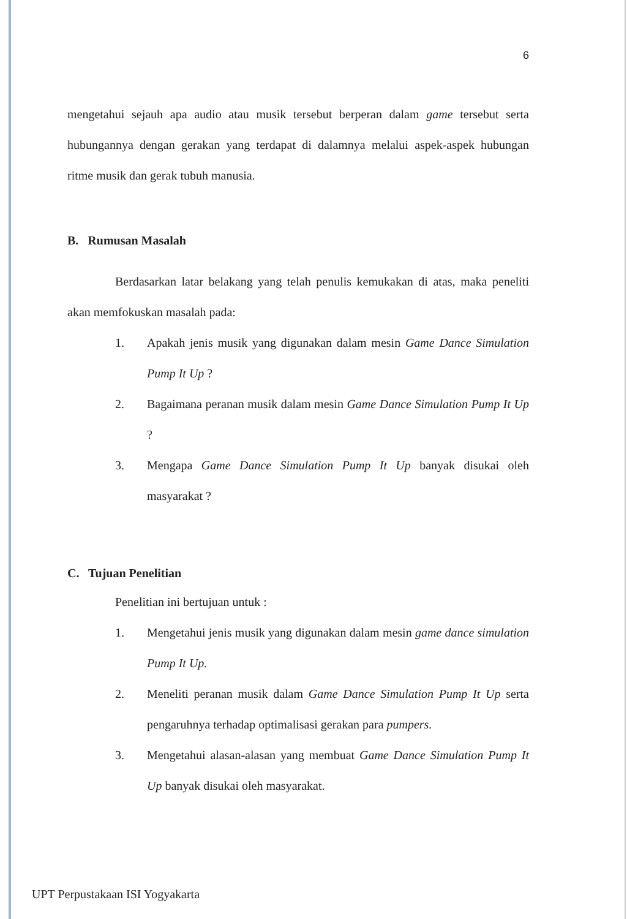6
mengetahui sejauh apa audio atau musik tersebut berperan dalam game tersebut serta hubungannya dengan gerakan yang terdapat di dalamnya melalui aspek-aspek hubungan ritme musik dan gerak tubuh manusia.
B. Rumusan Masalah
Berdasarkan latar belakang yang telah penulis kemukakan di atas, maka peneliti akan memfokuskan masalah pada:
1. Apakah jenis musik yang digunakan dalam mesin Game Dance Simulation Pump It Up ?
2. Bagaimana peranan musik dalam mesin Game Dance Simulation Pump It Up ?
3. Mengapa Game Dance Simulation Pump It Up banyak disukai oleh masyarakat ?
C. Tujuan Penelitian
Penelitian ini bertujuan untuk :
1. Mengetahui jenis musik yang digunakan dalam mesin game dance simulation Pump It Up.
2. Meneliti peranan musik dalam Game Dance Simulation Pump It Up serta pengaruhnya terhadap optimalisasi gerakan para pumpers.
3. Mengetahui alasan-alasan yang membuat Game Dance Simulation Pump It Up banyak disukai oleh masyarakat.
UPT Perpustakaan ISI Yogyakarta